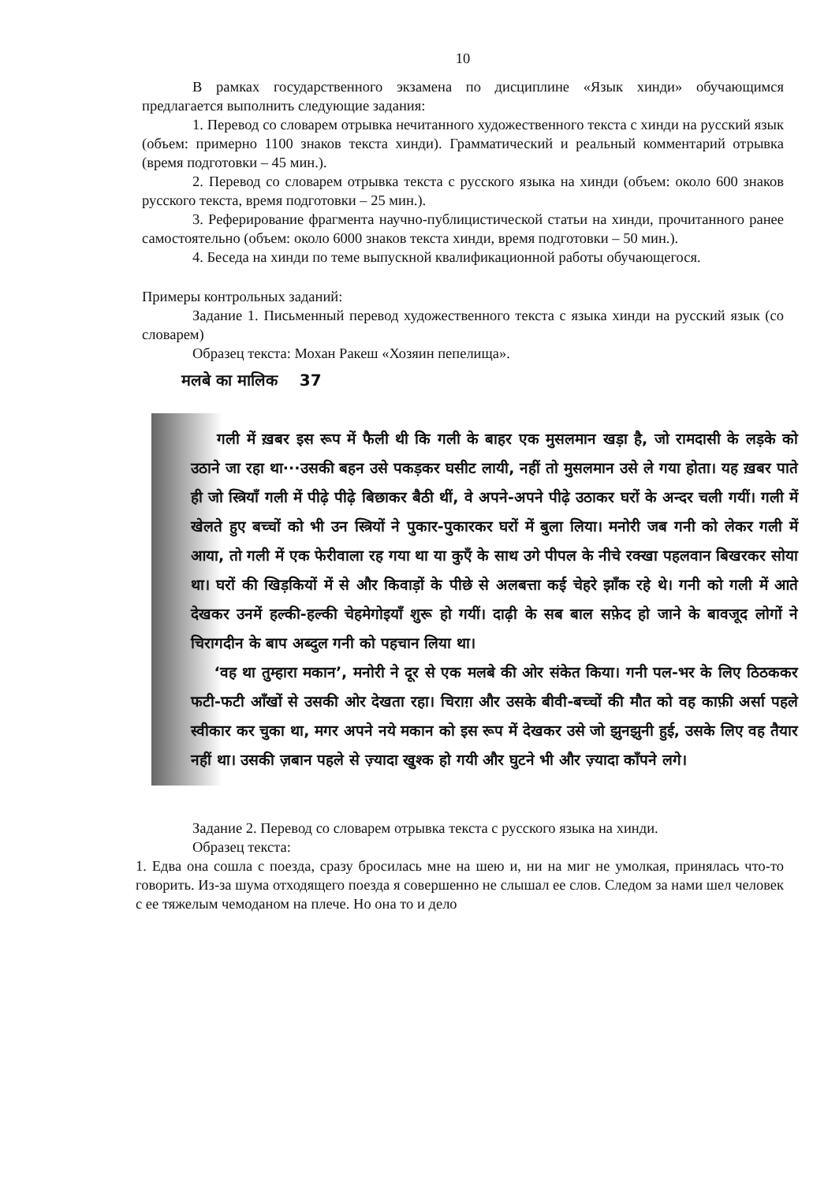10
В рамках государственного экзамена по дисциплине «Язык хинди» обучающимся предлагается выполнить следующие задания:
1. Перевод со словарем отрывка нечитанного художественного текста с хинди на русский язык (объем: примерно 1100 знаков текста хинди). Грамматический и реальный комментарий отрывка (время подготовки – 45 мин.).
2. Перевод со словарем отрывка текста с русского языка на хинди (объем: около 600 знаков русского текста, время подготовки – 25 мин.).
3. Реферирование фрагмента научно-публицистической статьи на хинди, прочитанного ранее самостоятельно (объем: около 6000 знаков текста хинди, время подготовки – 50 мин.).
4. Беседа на хинди по теме выпускной квалификационной работы обучающегося.
Примеры контрольных заданий:
Задание 1. Письменный перевод художественного текста с языка хинди на русский язык (со словарем)
Образец текста: Мохан Ракеш «Хозяин пепелища».
मलबे का मालिक 37
गली में ख़बर इस रूप में फैली थी कि गली के बाहर एक मुसलमान खड़ा है, जो रामदासी के लड़के को उठाने जा रहा था···उसकी बहन उसे पकड़कर घसीट लायी, नहीं तो मुसलमान उसे ले गया होता। यह ख़बर पाते ही जो स्त्रियाँ गली में पीढ़े पीढ़े बिछाकर बैठी थीं, वे अपने-अपने पीढ़े उठाकर घरों के अन्दर चली गयीं। गली में खेलते हुए बच्चों को भी उन स्त्रियों ने पुकार-पुकारकर घरों में बुला लिया। मनोरी जब गनी को लेकर गली में आया, तो गली में एक फेरीवाला रह गया था या कुएँ के साथ उगे पीपल के नीचे रक्खा पहलवान बिखरकर सोया था। घरों की खिड़कियों में से और किवाड़ों के पीछे से अलबत्ता कई चेहरे झाँक रहे थे। गनी को गली में आते देखकर उनमें हल्की-हल्की चेहमेगोइयाँ शुरू हो गयीं। दाढ़ी के सब बाल सफ़ेद हो जाने के बावजूद लोगों ने चिरागदीन के बाप अब्दुल गनी को पहचान लिया था।
‘वह था तुम्हारा मकान’, मनोरी ने दूर से एक मलबे की ओर संकेत किया। गनी पल-भर के लिए ठिठककर फटी-फटी आँखों से उसकी ओर देखता रहा। चिराग़ और उसके बीवी-बच्चों की मौत को वह काफ़ी अर्सा पहले स्वीकार कर चुका था, मगर अपने नये मकान को इस रूप में देखकर उसे जो झुनझुनी हुई, उसके लिए वह तैयार नहीं था। उसकी ज़बान पहले से ज़्यादा खुश्क हो गयी और घुटने भी और ज़्यादा काँपने लगे।
Задание 2. Перевод со словарем отрывка текста с русского языка на хинди.
Образец текста:
1. Едва она сошла с поезда, сразу бросилась мне на шею и, ни на миг не умолкая, принялась что-то говорить. Из-за шума отходящего поезда я совершенно не слышал ее слов. Следом за нами шел человек с ее тяжелым чемоданом на плече. Но она то и дело